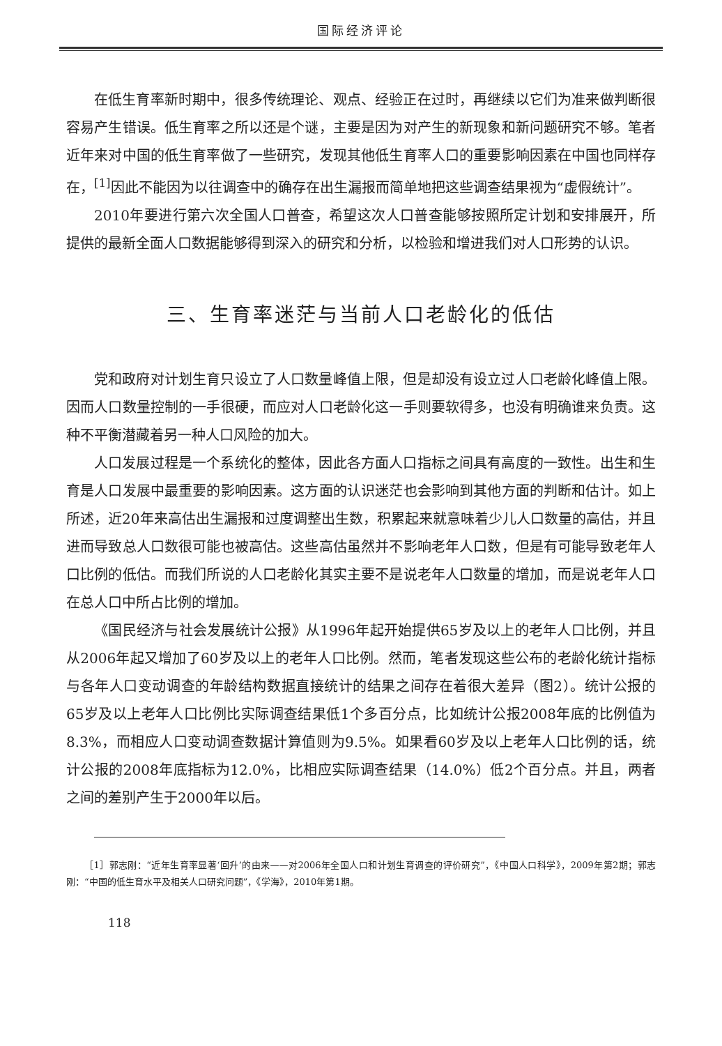国际经济评论
在低生育率新时期中，很多传统理论、观点、经验正在过时，再继续以它们为准来做判断很容易产生错误。低生育率之所以还是个谜，主要是因为对产生的新现象和新问题研究不够。笔者近年来对中国的低生育率做了一些研究，发现其他低生育率人口的重要影响因素在中国也同样存在，<sup>[1]</sup>因此不能因为以往调查中的确存在出生漏报而简单地把这些调查结果视为“虚假统计”。
2010年要进行第六次全国人口普查，希望这次人口普查能够按照所定计划和安排展开，所提供的最新全面人口数据能够得到深入的研究和分析，以检验和增进我们对人口形势的认识。
三、生育率迷茫与当前人口老龄化的低估
党和政府对计划生育只设立了人口数量峰值上限，但是却没有设立过人口老龄化峰值上限。因而人口数量控制的一手很硬，而应对人口老龄化这一手则要软得多，也没有明确谁来负责。这种不平衡潜藏着另一种人口风险的加大。
人口发展过程是一个系统化的整体，因此各方面人口指标之间具有高度的一致性。出生和生育是人口发展中最重要的影响因素。这方面的认识迷茫也会影响到其他方面的判断和估计。如上所述，近20年来高估出生漏报和过度调整出生数，积累起来就意味着少儿人口数量的高估，并且进而导致总人口数很可能也被高估。这些高估虽然并不影响老年人口数，但是有可能导致老年人口比例的低估。而我们所说的人口老龄化其实主要不是说老年人口数量的增加，而是说老年人口在总人口中所占比例的增加。
《国民经济与社会发展统计公报》从1996年起开始提供65岁及以上的老年人口比例，并且从2006年起又增加了60岁及以上的老年人口比例。然而，笔者发现这些公布的老龄化统计指标与各年人口变动调查的年龄结构数据直接统计的结果之间存在着很大差异（图2）。统计公报的65岁及以上老年人口比例比实际调查结果低1个多百分点，比如统计公报2008年底的比例值为8.3%，而相应人口变动调查数据计算值则为9.5%。如果看60岁及以上老年人口比例的话，统计公报的2008年底指标为12.0%，比相应实际调查结果（14.0%）低2个百分点。并且，两者之间的差别产生于2000年以后。
［1］郭志刚：“近年生育率显著‘回升’的由来——对2006年全国人口和计划生育调查的评价研究”，《中国人口科学》，2009年第2期；郭志刚：“中国的低生育水平及相关人口研究问题”，《学海》，2010年第1期。
118